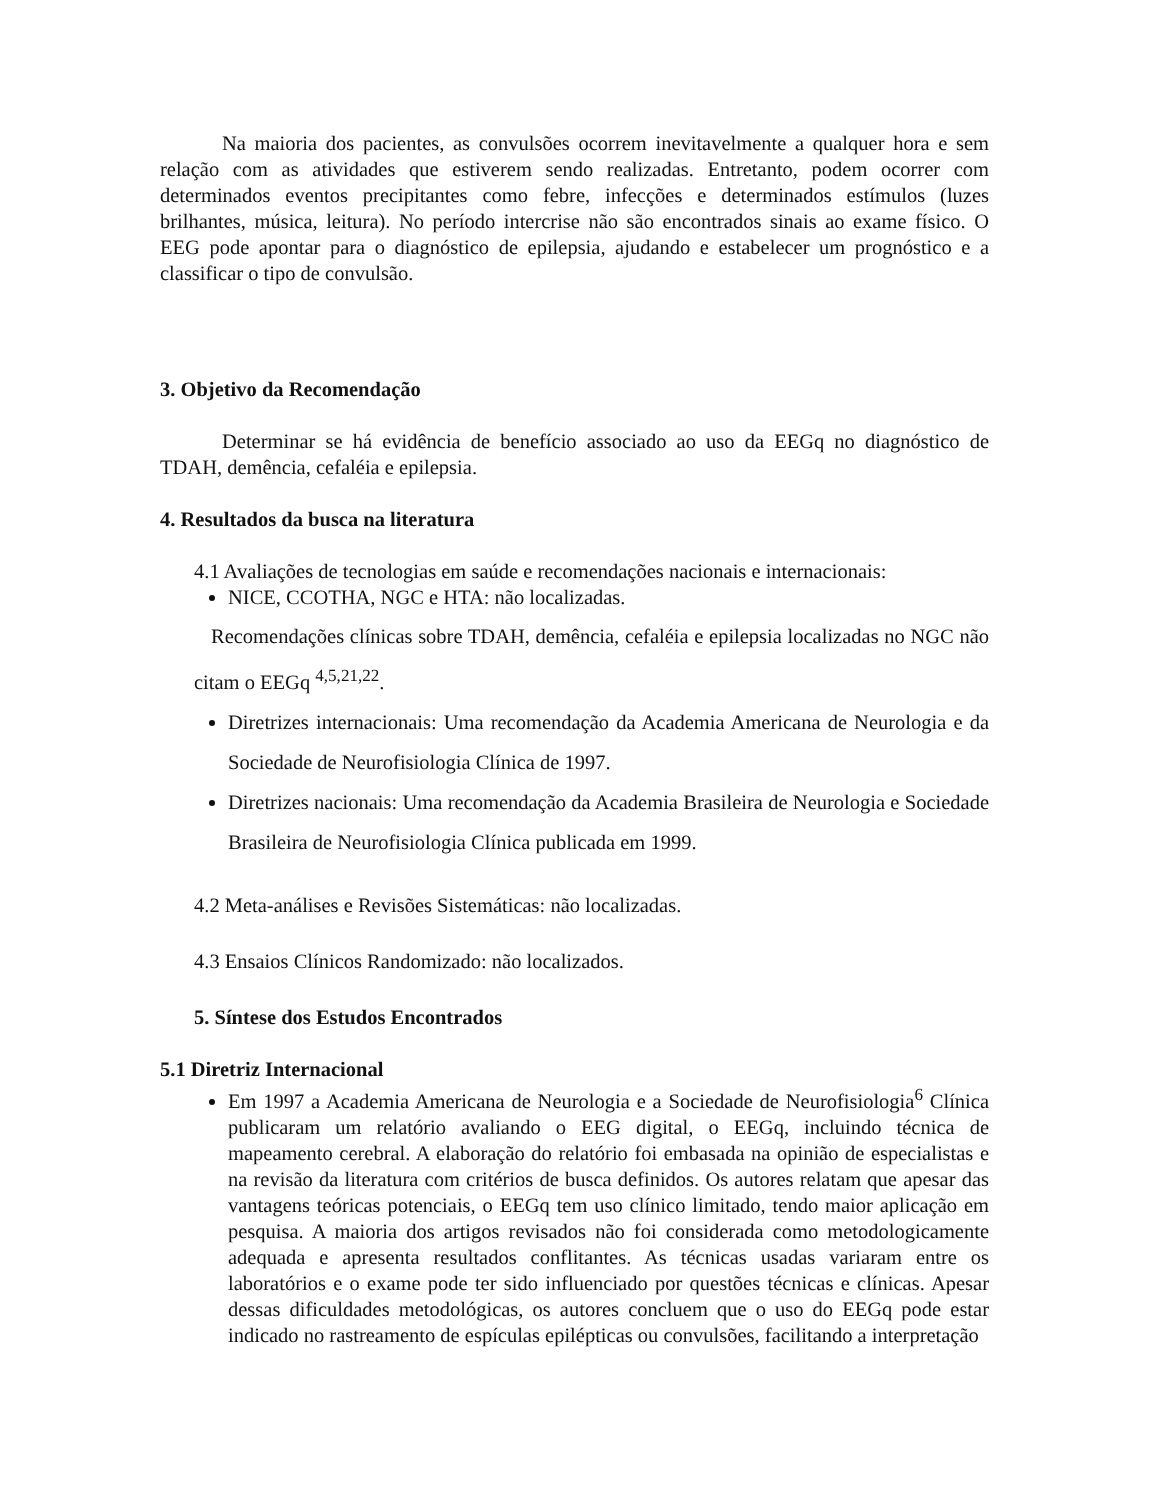Na maioria dos pacientes, as convulsões ocorrem inevitavelmente a qualquer hora e sem relação com as atividades que estiverem sendo realizadas. Entretanto, podem ocorrer com determinados eventos precipitantes como febre, infecções e determinados estímulos (luzes brilhantes, música, leitura). No período intercrise não são encontrados sinais ao exame físico. O EEG pode apontar para o diagnóstico de epilepsia, ajudando e estabelecer um prognóstico e a classificar o tipo de convulsão.
3. Objetivo da Recomendação
Determinar se há evidência de benefício associado ao uso da EEGq no diagnóstico de TDAH, demência, cefaléia e epilepsia.
4. Resultados da busca na literatura
4.1 Avaliações de tecnologias em saúde e recomendações nacionais e internacionais:
NICE, CCOTHA, NGC e HTA: não localizadas.
Recomendações clínicas sobre TDAH, demência, cefaléia e epilepsia localizadas no NGC não citam o EEGq <sup>4,5,21,22</sup>.
Diretrizes internacionais: Uma recomendação da Academia Americana de Neurologia e da Sociedade de Neurofisiologia Clínica de 1997.
Diretrizes nacionais: Uma recomendação da Academia Brasileira de Neurologia e Sociedade Brasileira de Neurofisiologia Clínica publicada em 1999.
4.2 Meta-análises e Revisões Sistemáticas: não localizadas.
4.3 Ensaios Clínicos Randomizado: não localizados.
5. Síntese dos Estudos Encontrados
5.1 Diretriz Internacional
Em 1997 a Academia Americana de Neurologia e a Sociedade de Neurofisiologia<sup>6</sup> Clínica publicaram um relatório avaliando o EEG digital, o EEGq, incluindo técnica de mapeamento cerebral. A elaboração do relatório foi embasada na opinião de especialistas e na revisão da literatura com critérios de busca definidos. Os autores relatam que apesar das vantagens teóricas potenciais, o EEGq tem uso clínico limitado, tendo maior aplicação em pesquisa. A maioria dos artigos revisados não foi considerada como metodologicamente adequada e apresenta resultados conflitantes. As técnicas usadas variaram entre os laboratórios e o exame pode ter sido influenciado por questões técnicas e clínicas. Apesar dessas dificuldades metodológicas, os autores concluem que o uso do EEGq pode estar indicado no rastreamento de espículas epilépticas ou convulsões, facilitando a interpretação